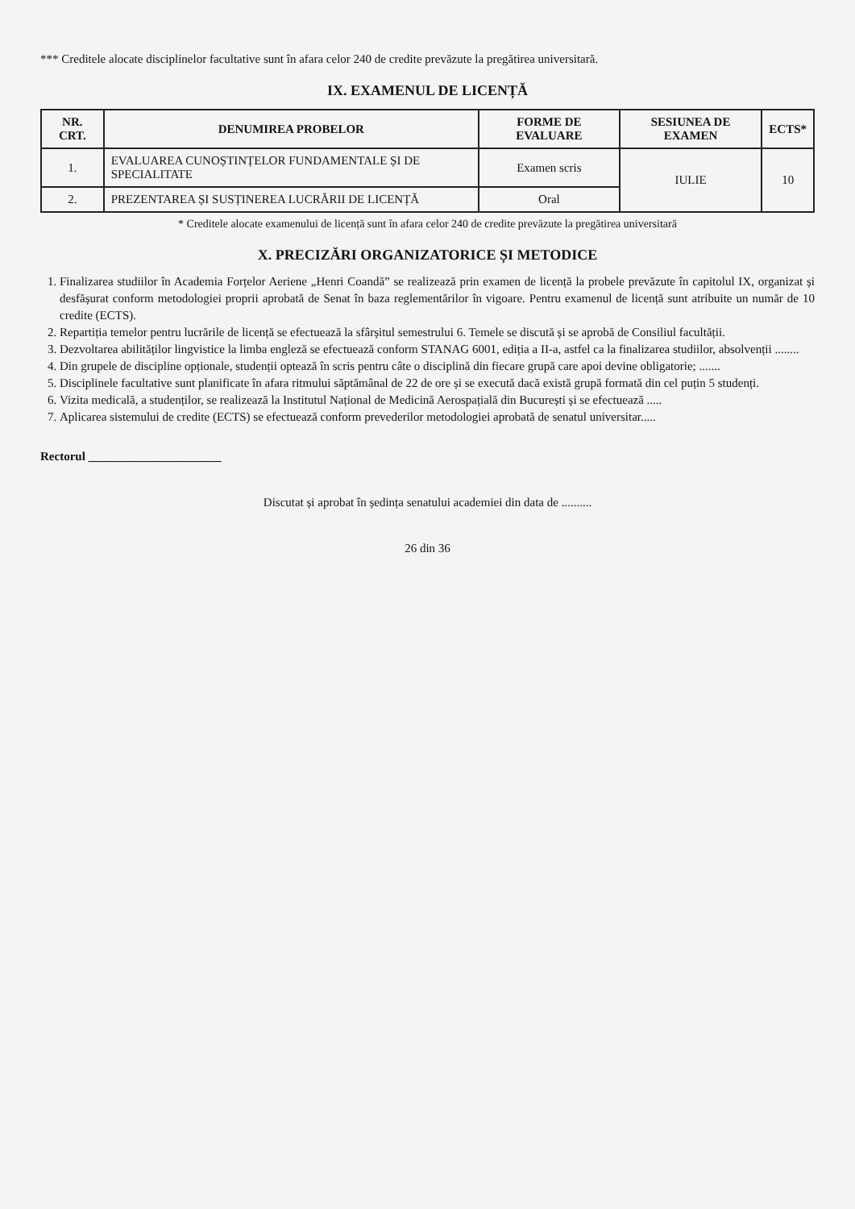*** Creditele alocate disciplinelor facultative sunt în afara celor 240 de credite prevăzute la pregătirea universitară.
IX. EXAMENUL DE LICENȚĂ
| NR. CRT. | DENUMIREA PROBELOR | FORME DE EVALUARE | SESIUNEA DE EXAMEN | ECTS* |
| --- | --- | --- | --- | --- |
| 1. | EVALUAREA CUNOȘTINȚELOR FUNDAMENTALE ȘI DE SPECIALITATE | Examen scris | IULIE | 10 |
| 2. | PREZENTAREA ȘI SUSȚINEREA LUCRĂRII DE LICENȚĂ | Oral | | |
* Creditele alocate examenului de licență sunt în afara celor 240 de credite prevăzute la pregătirea universitară
X. PRECIZĂRI ORGANIZATORICE ȘI METODICE
1. Finalizarea studiilor în Academia Forțelor Aeriene „Henri Coandă” se realizează prin examen de licență la probele prevăzute în capitolul IX, organizat și desfășurat conform metodologiei proprii aprobată de Senat în baza reglementărilor în vigoare. Pentru examenul de licență sunt atribuite un număr de 10 credite (ECTS).
2. Repartiția temelor pentru lucrările de licență se efectuează la sfârșitul semestrului 6. Temele se discută și se aprobă de Consiliul facultății.
3. Dezvoltarea abilităților lingvistice la limba engleză se efectuează conform STANAG 6001, ediția a II-a, astfel ca la finalizarea studiilor, absolvenții ........
4. Din grupele de discipline opționale, studenții optează în scris pentru câte o disciplină din fiecare grupă care apoi devine obligatorie; .......
5. Disciplinele facultative sunt planificate în afara ritmului săptămânal de 22 de ore și se execută dacă există grupă formată din cel puțin 5 studenți.
6. Vizita medicală, a studenților, se realizează la Institutul Național de Medicină Aerospațială din București și se efectuează .....
7. Aplicarea sistemului de credite (ECTS) se efectuează conform prevederilor metodologiei aprobată de senatul universitar.....
Rectorul ______________________
Discutat și aprobat în ședința senatului academiei din data de ..........
26 din 36